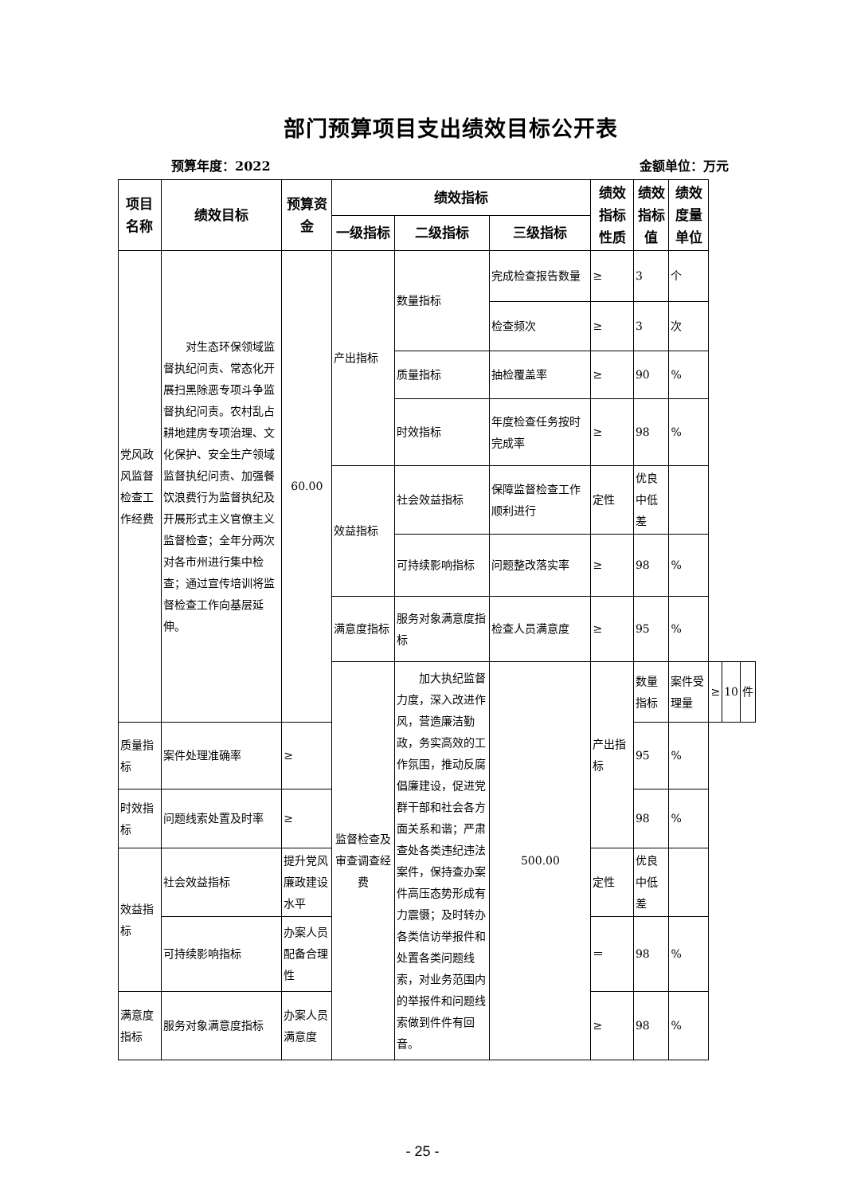部门预算项目支出绩效目标公开表
预算年度：2022 金额单位：万元
| 项目名称 | 绩效目标 | 预算资金 | 绩效指标 | | | 绩效指标性质 | 绩效指标值 | 绩效度量单位 | | | |
| --- | --- | --- | --- | --- | --- | --- | --- | --- | --- | --- | --- |
| | | | 一级指标 | 二级指标 | 三级指标 | | | | | | |
| 党风政风监督检查工作经费 | 对生态环保领域监督执纪问责、常态化开展扫黑除恶专项斗争监督执纪问责。农村乱占耕地建房专项治理、文化保护、安全生产领域监督执纪问责、加强餐饮浪费行为监督执纪及开展形式主义官僚主义监督检查；全年分两次对各市州进行集中检查；通过宣传培训将监督检查工作向基层延伸。 | 60.00 | 产出指标 | 数量指标 | 完成检查报告数量 | ≥ | 3 | 个 | | | |
| | | | | | 检查频次 | ≥ | 3 | 次 | | | |
| | | | | 质量指标 | 抽检覆盖率 | ≥ | 90 | % | | | |
| | | | | 时效指标 | 年度检查任务按时完成率 | ≥ | 98 | % | | | |
| | | | 效益指标 | 社会效益指标 | 保障监督检查工作顺利进行 | 定性 | 优良中低差 | | | | |
| | | | | 可持续影响指标 | 问题整改落实率 | ≥ | 98 | % | | | |
| | | | 满意度指标 | 服务对象满意度指标 | 检查人员满意度 | ≥ | 95 | % | | | |
| | | | 监督检查及审查调查经费 | 加大执纪监督力度，深入改进作风，营造廉洁勤政，务实高效的工作氛围，推动反腐倡廉建设，促进党群干部和社会各方面关系和谐；严肃查处各类违纪违法案件，保持查办案件高压态势形成有力震慑；及时转办各类信访举报件和处置各类问题线索，对业务范围内的举报件和问题线索做到件件有回音。 | 500.00 | 产出指标 | 数量指标 | 案件受理量 | ≥ | 10 | 件 |
| 质量指标 | 案件处理准确率 | ≥ | | | | | 95 | % | | | |
| 时效指标 | 问题线索处置及时率 | ≥ | | | | | 98 | % | | | |
| 效益指标 | 社会效益指标 | 提升党风廉政建设水平 | | | | 定性 | 优良中低差 | | | | |
| | 可持续影响指标 | 办案人员配备合理性 | | | | ＝ | 98 | % | | | |
| 满意度指标 | 服务对象满意度指标 | 办案人员满意度 | | | | ≥ | 98 | % | | | |
- 25 -